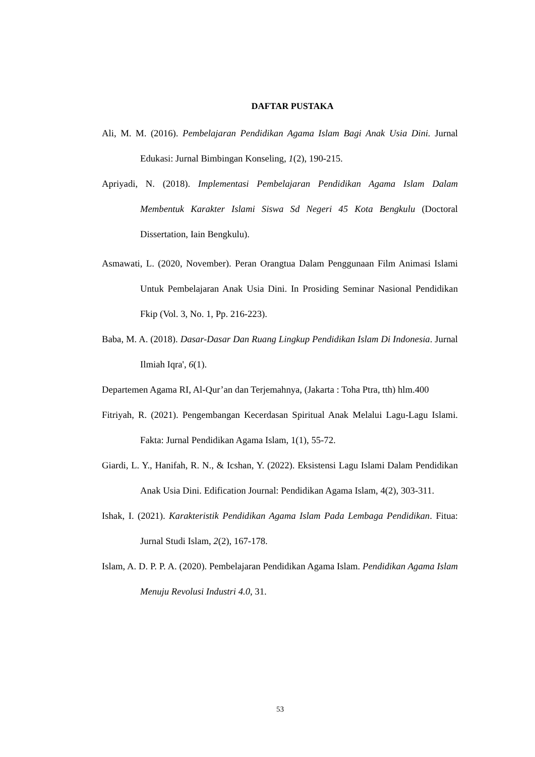DAFTAR PUSTAKA
Ali, M. M. (2016). Pembelajaran Pendidikan Agama Islam Bagi Anak Usia Dini. Jurnal Edukasi: Jurnal Bimbingan Konseling, 1(2), 190-215.
Apriyadi, N. (2018). Implementasi Pembelajaran Pendidikan Agama Islam Dalam Membentuk Karakter Islami Siswa Sd Negeri 45 Kota Bengkulu (Doctoral Dissertation, Iain Bengkulu).
Asmawati, L. (2020, November). Peran Orangtua Dalam Penggunaan Film Animasi Islami Untuk Pembelajaran Anak Usia Dini. In Prosiding Seminar Nasional Pendidikan Fkip (Vol. 3, No. 1, Pp. 216-223).
Baba, M. A. (2018). Dasar-Dasar Dan Ruang Lingkup Pendidikan Islam Di Indonesia. Jurnal Ilmiah Iqra', 6(1).
Departemen Agama RI, Al-Qur’an dan Terjemahnya, (Jakarta : Toha Ptra, tth) hlm.400
Fitriyah, R. (2021). Pengembangan Kecerdasan Spiritual Anak Melalui Lagu-Lagu Islami. Fakta: Jurnal Pendidikan Agama Islam, 1(1), 55-72.
Giardi, L. Y., Hanifah, R. N., & Icshan, Y. (2022). Eksistensi Lagu Islami Dalam Pendidikan Anak Usia Dini. Edification Journal: Pendidikan Agama Islam, 4(2), 303-311.
Ishak, I. (2021). Karakteristik Pendidikan Agama Islam Pada Lembaga Pendidikan. Fitua: Jurnal Studi Islam, 2(2), 167-178.
Islam, A. D. P. P. A. (2020). Pembelajaran Pendidikan Agama Islam. Pendidikan Agama Islam Menuju Revolusi Industri 4.0, 31.
53